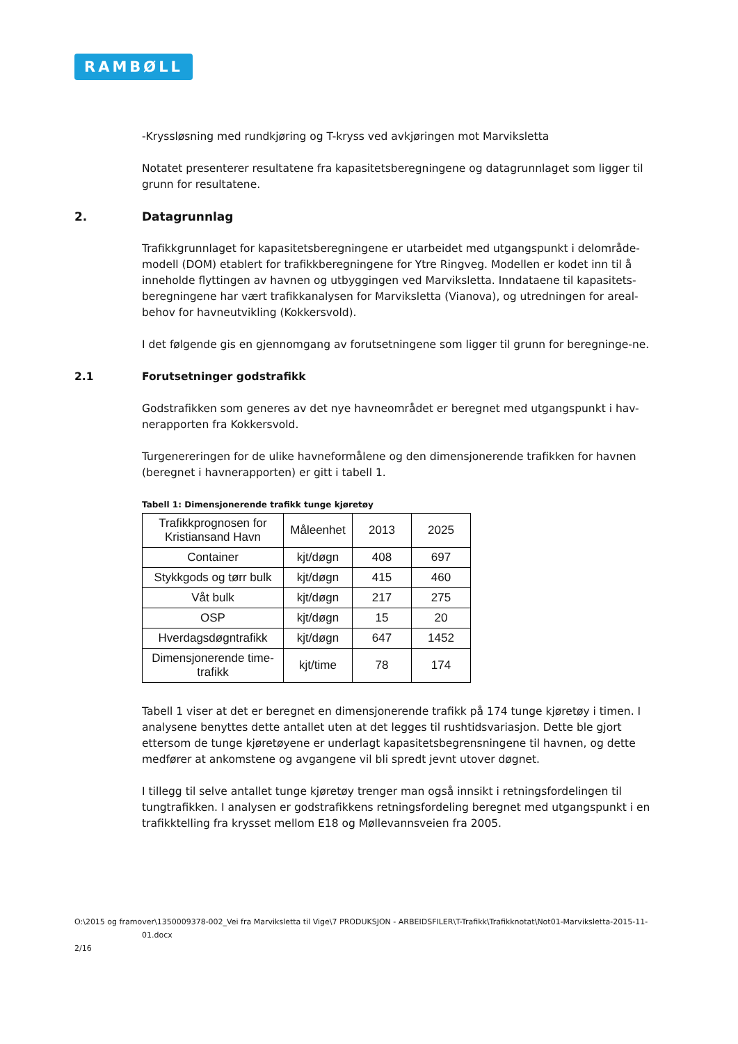RAMBØLL
-Kryssløsning med rundkjøring og T-kryss ved avkjøringen mot Marviksletta
Notatet presenterer resultatene fra kapasitetsberegningene og datagrunnlaget som ligger til grunn for resultatene.
2. Datagrunnlag
Trafikkgrunnlaget for kapasitetsberegningene er utarbeidet med utgangspunkt i delområde-modell (DOM) etablert for trafikkberegningene for Ytre Ringveg. Modellen er kodet inn til å inneholde flyttingen av havnen og utbyggingen ved Marviksletta. Inndataene til kapasitets-beregningene har vært trafikkanalysen for Marviksletta (Vianova), og utredningen for areal-behov for havneutvikling (Kokkersvold).
I det følgende gis en gjennomgang av forutsetningene som ligger til grunn for beregninge-ne.
2.1 Forutsetninger godstrafikk
Godstrafikken som generes av det nye havneområdet er beregnet med utgangspunkt i hav-nerapporten fra Kokkersvold.
Turgenereringen for de ulike havneformålene og den dimensjonerende trafikken for havnen (beregnet i havnerapporten) er gitt i tabell 1.
Tabell 1: Dimensjonerende trafikk tunge kjøretøy
| Trafikkprognosen for Kristiansand Havn | Måleenhet | 2013 | 2025 |
| --- | --- | --- | --- |
| Container | kjt/døgn | 408 | 697 |
| Stykkgods og tørr bulk | kjt/døgn | 415 | 460 |
| Våt bulk | kjt/døgn | 217 | 275 |
| OSP | kjt/døgn | 15 | 20 |
| Hverdagsdøgntrafikk | kjt/døgn | 647 | 1452 |
| Dimensjonerende time-trafikk | kjt/time | 78 | 174 |
Tabell 1 viser at det er beregnet en dimensjonerende trafikk på 174 tunge kjøretøy i timen. I analysene benyttes dette antallet uten at det legges til rushtidsvariasjon. Dette ble gjort ettersom de tunge kjøretøyene er underlagt kapasitetsbegrensningene til havnen, og dette medfører at ankomstene og avgangene vil bli spredt jevnt utover døgnet.
I tillegg til selve antallet tunge kjøretøy trenger man også innsikt i retningsfordelingen til tungtrafikken. I analysen er godstrafikkens retningsfordeling beregnet med utgangspunkt i en trafikktelling fra krysset mellom E18 og Møllevannsveien fra 2005.
O:\2015 og framover\1350009378-002_Vei fra Marviksletta til Vige\7 PRODUKSJON - ARBEIDSFILER\T-Trafikk\Trafikknotat\Not01-Marviksletta-2015-11-
01.docx
2/16